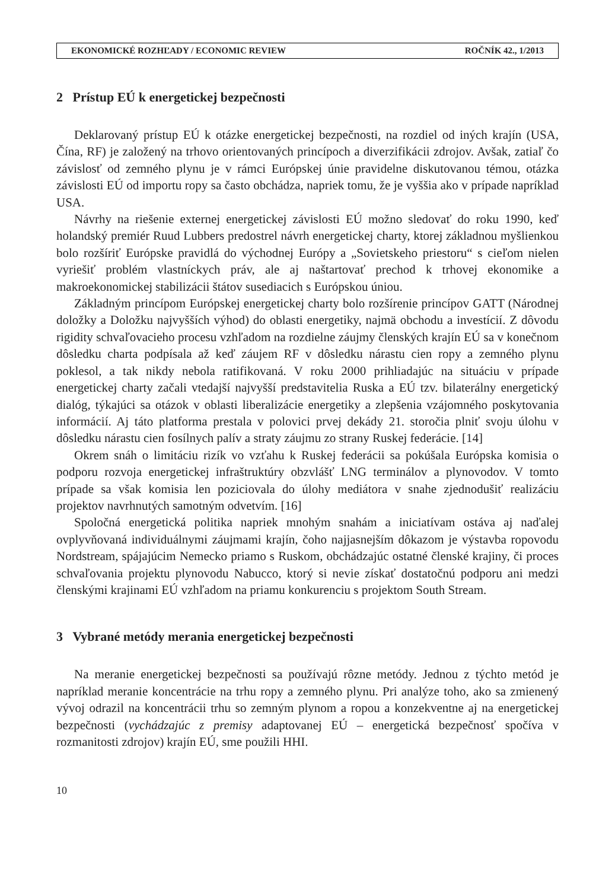EKONOMICKÉ ROZHĽADY / ECONOMIC REVIEW ROČNÍK 42., 1/2013
2 Prístup EÚ k energetickej bezpečnosti
Deklarovaný prístup EÚ k otázke energetickej bezpečnosti, na rozdiel od iných krajín (USA, Čína, RF) je založený na trhovo orientovaných princípoch a diverzifikácii zdrojov. Avšak, zatiaľ čo závislosť od zemného plynu je v rámci Európskej únie pravidelne diskutovanou témou, otázka závislosti EÚ od importu ropy sa často obchádza, napriek tomu, že je vyššia ako v prípade napríklad USA.
Návrhy na riešenie externej energetickej závislosti EÚ možno sledovať do roku 1990, keď holandský premiér Ruud Lubbers predostrel návrh energetickej charty, ktorej základnou myšlienkou bolo rozšíriť Európske pravidlá do východnej Európy a „Sovietskeho priestoru“ s cieľom nielen vyriešiť problém vlastníckych práv, ale aj naštartovať prechod k trhovej ekonomike a makroekonomickej stabilizácii štátov susediacich s Európskou úniou.
Základným princípom Európskej energetickej charty bolo rozšírenie princípov GATT (Národnej doložky a Doložku najvyšších výhod) do oblasti energetiky, najmä obchodu a investícií. Z dôvodu rigidity schvaľovacieho procesu vzhľadom na rozdielne záujmy členských krajín EÚ sa v konečnom dôsledku charta podpísala až keď záujem RF v dôsledku nárastu cien ropy a zemného plynu poklesol, a tak nikdy nebola ratifikovaná. V roku 2000 prihliadajúc na situáciu v prípade energetickej charty začali vtedajší najvyšší predstavitelia Ruska a EÚ tzv. bilaterálny energetický dialóg, týkajúci sa otázok v oblasti liberalizácie energetiky a zlepšenia vzájomného poskytovania informácií. Aj táto platforma prestala v polovici prvej dekády 21. storočia plniť svoju úlohu v dôsledku nárastu cien fosílnych palív a straty záujmu zo strany Ruskej federácie. [14]
Okrem snáh o limitáciu rizík vo vzťahu k Ruskej federácii sa pokúšala Európska komisia o podporu rozvoja energetickej infraštruktúry obzvlášť LNG terminálov a plynovodov. V tomto prípade sa však komisia len poziciovala do úlohy mediátora v snahe zjednodušiť realizáciu projektov navrhnutých samotným odvetvím. [16]
Spoločná energetická politika napriek mnohým snahám a iniciatívam ostáva aj naďalej ovplyvňovaná individuálnymi záujmami krajín, čoho najjasnejším dôkazom je výstavba ropovodu Nordstream, spájajúcim Nemecko priamo s Ruskom, obchádzajúc ostatné členské krajiny, či proces schvaľovania projektu plynovodu Nabucco, ktorý si nevie získať dostatočnú podporu ani medzi členskými krajinami EÚ vzhľadom na priamu konkurenciu s projektom South Stream.
3 Vybrané metódy merania energetickej bezpečnosti
Na meranie energetickej bezpečnosti sa používajú rôzne metódy. Jednou z týchto metód je napríklad meranie koncentrácie na trhu ropy a zemného plynu. Pri analýze toho, ako sa zmienený vývoj odrazil na koncentrácii trhu so zemným plynom a ropou a konzekventne aj na energetickej bezpečnosti (vychádzajúc z premisy adaptovanej EÚ – energetická bezpečnosť spočíva v rozmanitosti zdrojov) krajín EÚ, sme použili HHI.
10